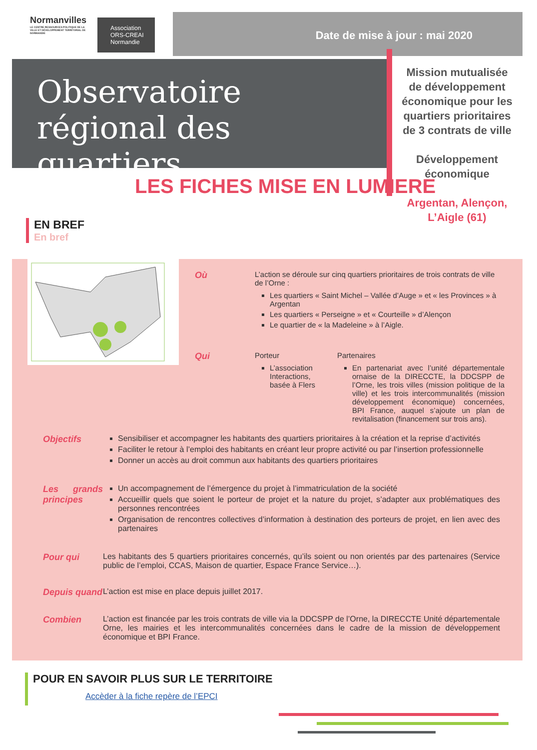Normanvilles
LE CENTRE RESSOURCES POLITIQUE DE LA VILLE ET DÉVELOPPEMENT TERRITORIAL DE NORMANDIE
Association ORS-CREAI Normandie
Date de mise à jour : mai 2020
Observatoire régional des quartiers
Mission mutualisée de développement économique pour les quartiers prioritaires de 3 contrats de ville
Développement économique
Argentan, Alençon, L’Aigle (61)
LES FICHES MISE EN LUMIERE
EN BREF
En bref
Où
L’action se déroule sur cinq quartiers prioritaires de trois contrats de ville de l’Orne :
Les quartiers « Saint Michel – Vallée d’Auge » et « les Provinces » à Argentan
Les quartiers « Perseigne » et « Courteille » d’Alençon
Le quartier de « la Madeleine » à l’Aigle.
Qui
Porteur
L’association Interactions, basée à Flers
Partenaires
En partenariat avec l’unité départementale ornaise de la DIRECCTE, la DDCSPP de l’Orne, les trois villes (mission politique de la ville) et les trois intercommunalités (mission développement économique) concernées, BPI France, auquel s’ajoute un plan de revitalisation (financement sur trois ans).
Objectifs
Sensibiliser et accompagner les habitants des quartiers prioritaires à la création et la reprise d’activités
Faciliter le retour à l’emploi des habitants en créant leur propre activité ou par l’insertion professionnelle
Donner un accès au droit commun aux habitants des quartiers prioritaires
Les grands principes
Un accompagnement de l’émergence du projet à l’immatriculation de la société
Accueillir quels que soient le porteur de projet et la nature du projet, s’adapter aux problématiques des personnes rencontrées
Organisation de rencontres collectives d’information à destination des porteurs de projet, en lien avec des partenaires
Pour qui
Les habitants des 5 quartiers prioritaires concernés, qu’ils soient ou non orientés par des partenaires (Service public de l’emploi, CCAS, Maison de quartier, Espace France Service…).
Depuis quand
L’action est mise en place depuis juillet 2017.
Combien
L’action est financée par les trois contrats de ville via la DDCSPP de l’Orne, la DIRECCTE Unité départementale Orne, les mairies et les intercommunalités concernées dans le cadre de la mission de développement économique et BPI France.
POUR EN SAVOIR PLUS SUR LE TERRITOIRE
Accèder à la fiche repère de l’EPCI